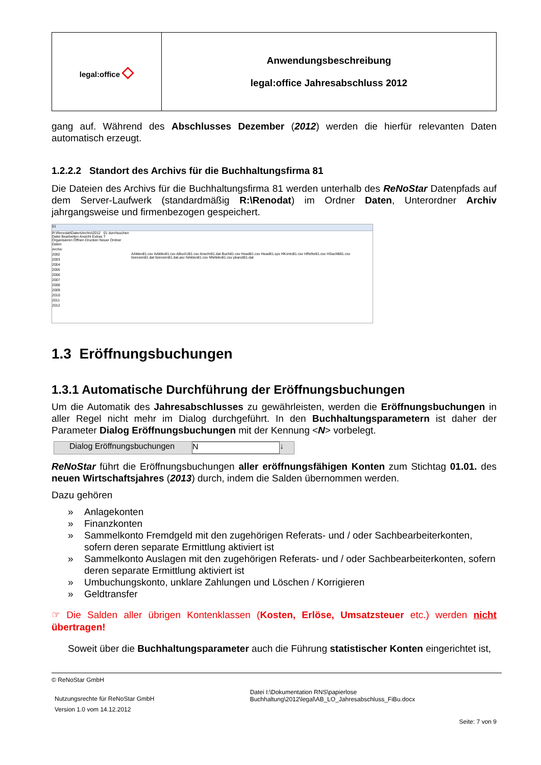| legal:office ◇ | Anwendungsbeschreibung legal:office Jahresabschluss 2012 |
gang auf. Während des Abschlusses Dezember (2012) werden die hierfür relevanten Daten automatisch erzeugt.
1.2.2.2 Standort des Archivs für die Buchhaltungsfirma 81
Die Dateien des Archivs für die Buchhaltungsfirma 81 werden unterhalb des ReNoStar Datenpfads auf dem Server-Laufwerk (standardmäßig R:\Renodat) im Ordner Daten, Unterordner Archiv jahrgangsweise und firmenbezogen gespeichert.
01
R:\Renodat\Daten\Archiv\2012 01 durchsuchen
Datei Bearbeiten Ansicht Extras ?
Organisieren Öffnen Drucken Neuer Ordner
Daten
Archiv
2002
2003
2004
2005
2006
2007
2008
2009
2010
2011
2012
AAkten81.csv AAktko81.csv ABuchJ81.csv Anschr81.dat Buch81.csv Head81.csv Head81.sys HKonto81.csv HRefer81.csv HSachB81.csv lizenzen81.dat lizenzen81.dat.asc NAkten81.csv NNAkko81.csv pkanzl81.dat
1.3 Eröffnungsbuchungen
1.3.1 Automatische Durchführung der Eröffnungsbuchungen
Um die Automatik des Jahresabschlusses zu gewährleisten, werden die Eröffnungsbuchungen in aller Regel nicht mehr im Dialog durchgeführt. In den Buchhaltungsparametern ist daher der Parameter Dialog Eröffnungsbuchungen mit der Kennung <N> vorbelegt.
Dialog Eröffnungsbuchungen
N ↓
ReNoStar führt die Eröffnungsbuchungen aller eröffnungsfähigen Konten zum Stichtag 01.01. des neuen Wirtschaftsjahres (2013) durch, indem die Salden übernommen werden.
Dazu gehören
» Anlagekonten
» Finanzkonten
» Sammelkonto Fremdgeld mit den zugehörigen Referats- und / oder Sachbearbeiterkonten, sofern deren separate Ermittlung aktiviert ist
» Sammelkonto Auslagen mit den zugehörigen Referats- und / oder Sachbearbeiterkonten, sofern deren separate Ermittlung aktiviert ist
» Umbuchungskonto, unklare Zahlungen und Löschen / Korrigieren
» Geldtransfer
☞ Die Salden aller übrigen Kontenklassen (Kosten, Erlöse, Umsatzsteuer etc.) werden nicht übertragen!
Soweit über die Buchhaltungsparameter auch die Führung statistischer Konten eingerichtet ist,
© ReNoStar GmbH
Nutzungsrechte für ReNoStar GmbH
Version 1.0 vom 14.12.2012
Datei I:\Dokumentation RNS\papierlose Buchhaltung\2012\legal\AB_LO_Jahresabschluss_FiBu.docx
Seite: 7 von 9